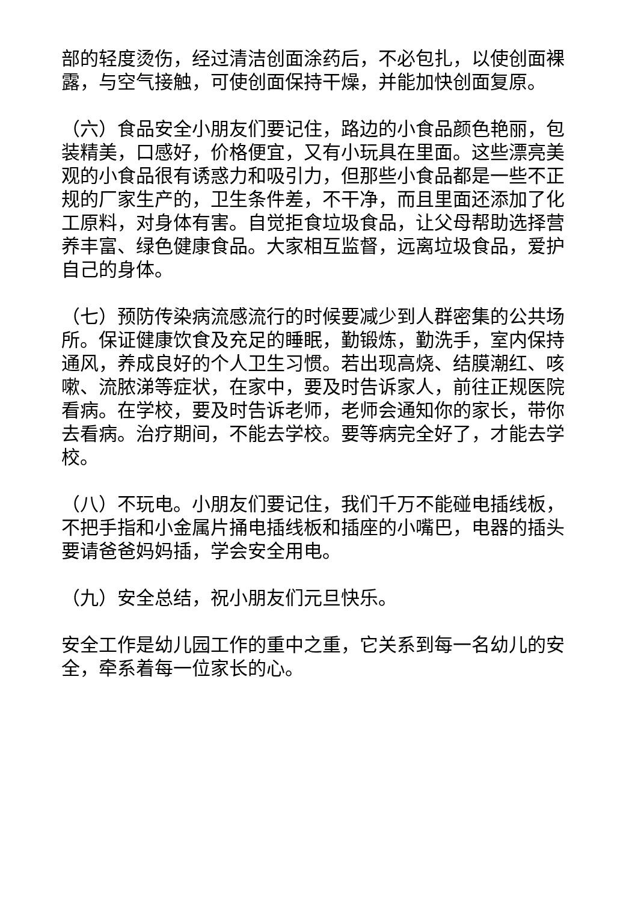部的轻度烫伤，经过清洁创面涂药后，不必包扎，以使创面裸露，与空气接触，可使创面保持干燥，并能加快创面复原。
（六）食品安全小朋友们要记住，路边的小食品颜色艳丽，包装精美，口感好，价格便宜，又有小玩具在里面。这些漂亮美观的小食品很有诱惑力和吸引力，但那些小食品都是一些不正规的厂家生产的，卫生条件差，不干净，而且里面还添加了化工原料，对身体有害。自觉拒食垃圾食品，让父母帮助选择营养丰富、绿色健康食品。大家相互监督，远离垃圾食品，爱护自己的身体。
（七）预防传染病流感流行的时候要减少到人群密集的公共场所。保证健康饮食及充足的睡眠，勤锻炼，勤洗手，室内保持通风，养成良好的个人卫生习惯。若出现高烧、结膜潮红、咳嗽、流脓涕等症状，在家中，要及时告诉家人，前往正规医院看病。在学校，要及时告诉老师，老师会通知你的家长，带你去看病。治疗期间，不能去学校。要等病完全好了，才能去学校。
（八）不玩电。小朋友们要记住，我们千万不能碰电插线板，不把手指和小金属片捅电插线板和插座的小嘴巴，电器的插头要请爸爸妈妈插，学会安全用电。
（九）安全总结，祝小朋友们元旦快乐。
安全工作是幼儿园工作的重中之重，它关系到每一名幼儿的安全，牵系着每一位家长的心。